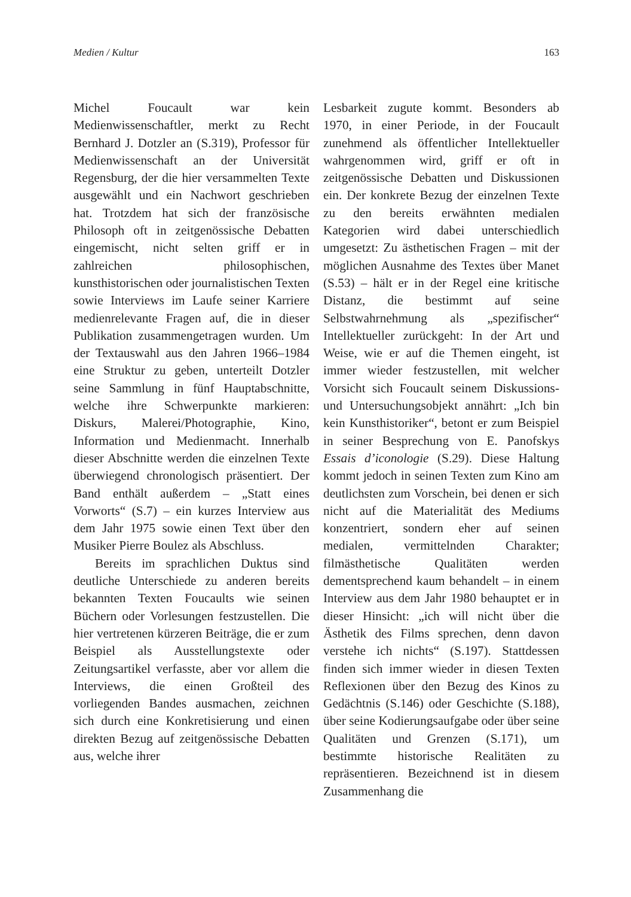Medien / Kultur 163
Michel Foucault war kein Medienwissenschaftler, merkt zu Recht Bernhard J. Dotzler an (S.319), Professor für Medienwissenschaft an der Universität Regensburg, der die hier versammelten Texte ausgewählt und ein Nachwort geschrieben hat. Trotzdem hat sich der französische Philosoph oft in zeitgenössische Debatten eingemischt, nicht selten griff er in zahlreichen philosophischen, kunsthistorischen oder journalistischen Texten sowie Interviews im Laufe seiner Karriere medienrelevante Fragen auf, die in dieser Publikation zusammengetragen wurden. Um der Textauswahl aus den Jahren 1966–1984 eine Struktur zu geben, unterteilt Dotzler seine Sammlung in fünf Hauptabschnitte, welche ihre Schwerpunkte markieren: Diskurs, Malerei/Photographie, Kino, Information und Medienmacht. Innerhalb dieser Abschnitte werden die einzelnen Texte überwiegend chronologisch präsentiert. Der Band enthält außerdem – „Statt eines Vorworts“ (S.7) – ein kurzes Interview aus dem Jahr 1975 sowie einen Text über den Musiker Pierre Boulez als Abschluss.
Bereits im sprachlichen Duktus sind deutliche Unterschiede zu anderen bereits bekannten Texten Foucaults wie seinen Büchern oder Vorlesungen festzustellen. Die hier vertretenen kürzeren Beiträge, die er zum Beispiel als Ausstellungstexte oder Zeitungsartikel verfasste, aber vor allem die Interviews, die einen Großteil des vorliegenden Bandes ausmachen, zeichnen sich durch eine Konkretisierung und einen direkten Bezug auf zeitgenössische Debatten aus, welche ihrer
Lesbarkeit zugute kommt. Besonders ab 1970, in einer Periode, in der Foucault zunehmend als öffentlicher Intellektueller wahrgenommen wird, griff er oft in zeitgenössische Debatten und Diskussionen ein. Der konkrete Bezug der einzelnen Texte zu den bereits erwähnten medialen Kategorien wird dabei unterschiedlich umgesetzt: Zu ästhetischen Fragen – mit der möglichen Ausnahme des Textes über Manet (S.53) – hält er in der Regel eine kritische Distanz, die bestimmt auf seine Selbstwahrnehmung als „spezifischer“ Intellektueller zurückgeht: In der Art und Weise, wie er auf die Themen eingeht, ist immer wieder festzustellen, mit welcher Vorsicht sich Foucault seinem Diskussions- und Untersuchungsobjekt annährt: „Ich bin kein Kunsthistoriker“, betont er zum Beispiel in seiner Besprechung von E. Panofskys Essais d’iconologie (S.29). Diese Haltung kommt jedoch in seinen Texten zum Kino am deutlichsten zum Vorschein, bei denen er sich nicht auf die Materialität des Mediums konzentriert, sondern eher auf seinen medialen, vermittelnden Charakter; filmästhetische Qualitäten werden dementsprechend kaum behandelt – in einem Interview aus dem Jahr 1980 behauptet er in dieser Hinsicht: „ich will nicht über die Ästhetik des Films sprechen, denn davon verstehe ich nichts“ (S.197). Stattdessen finden sich immer wieder in diesen Texten Reflexionen über den Bezug des Kinos zu Gedächtnis (S.146) oder Geschichte (S.188), über seine Kodierungsaufgabe oder über seine Qualitäten und Grenzen (S.171), um bestimmte historische Realitäten zu repräsentieren. Bezeichnend ist in diesem Zusammenhang die